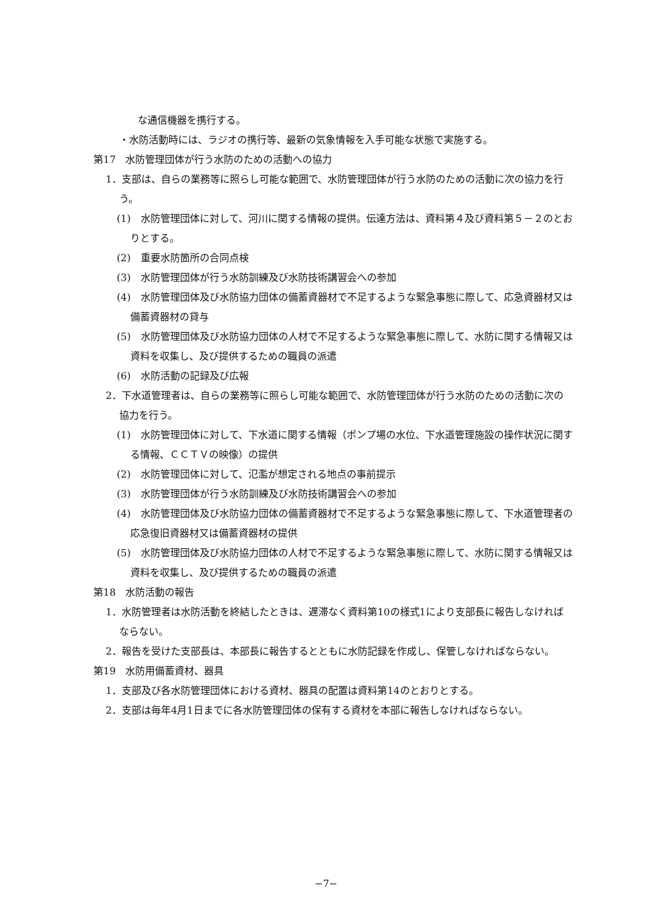な通信機器を携行する。
・水防活動時には、ラジオの携行等、最新の気象情報を入手可能な状態で実施する。
第17　水防管理団体が行う水防のための活動への協力
1．支部は、自らの業務等に照らし可能な範囲で、水防管理団体が行う水防のための活動に次の協力を行う。
(1)　水防管理団体に対して、河川に関する情報の提供。伝達方法は、資料第４及び資料第５－２のとおりとする。
(2)　重要水防箇所の合同点検
(3)　水防管理団体が行う水防訓練及び水防技術講習会への参加
(4)　水防管理団体及び水防協力団体の備蓄資器材で不足するような緊急事態に際して、応急資器材又は備蓄資器材の貸与
(5)　水防管理団体及び水防協力団体の人材で不足するような緊急事態に際して、水防に関する情報又は資料を収集し、及び提供するための職員の派遣
(6)　水防活動の記録及び広報
2．下水道管理者は、自らの業務等に照らし可能な範囲で、水防管理団体が行う水防のための活動に次の協力を行う。
(1)　水防管理団体に対して、下水道に関する情報（ポンプ場の水位、下水道管理施設の操作状況に関する情報、ＣＣＴＶの映像）の提供
(2)　水防管理団体に対して、氾濫が想定される地点の事前提示
(3)　水防管理団体が行う水防訓練及び水防技術講習会への参加
(4)　水防管理団体及び水防協力団体の備蓄資器材で不足するような緊急事態に際して、下水道管理者の応急復旧資器材又は備蓄資器材の提供
(5)　水防管理団体及び水防協力団体の人材で不足するような緊急事態に際して、水防に関する情報又は資料を収集し、及び提供するための職員の派遣
第18　水防活動の報告
1．水防管理者は水防活動を終結したときは、遅滞なく資料第10の様式1により支部長に報告しなければならない。
2．報告を受けた支部長は、本部長に報告するとともに水防記録を作成し、保管しなければならない。
第19　水防用備蓄資材、器具
1．支部及び各水防管理団体における資材、器具の配置は資料第14のとおりとする。
2．支部は毎年4月1日までに各水防管理団体の保有する資材を本部に報告しなければならない。
−7−